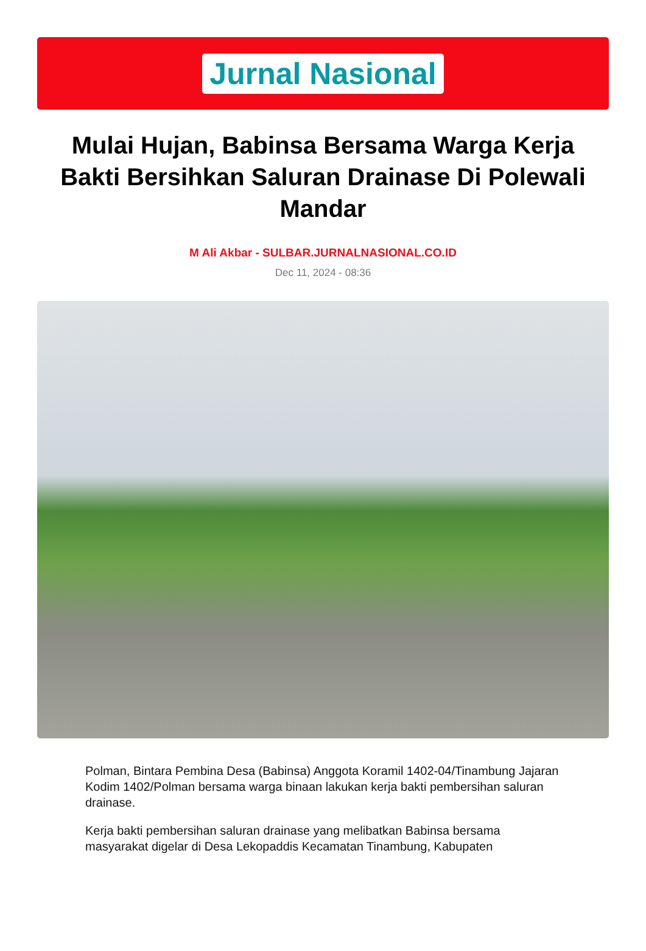Jurnal Nasional
Mulai Hujan, Babinsa Bersama Warga Kerja Bakti Bersihkan Saluran Drainase Di Polewali Mandar
M Ali Akbar - SULBAR.JURNALNASIONAL.CO.ID
Dec 11, 2024 - 08:36
Polman, Bintara Pembina Desa (Babinsa) Anggota Koramil 1402-04/Tinambung Jajaran Kodim 1402/Polman bersama warga binaan lakukan kerja bakti pembersihan saluran drainase.
Kerja bakti pembersihan saluran drainase yang melibatkan Babinsa bersama masyarakat digelar di Desa Lekopaddis Kecamatan Tinambung, Kabupaten